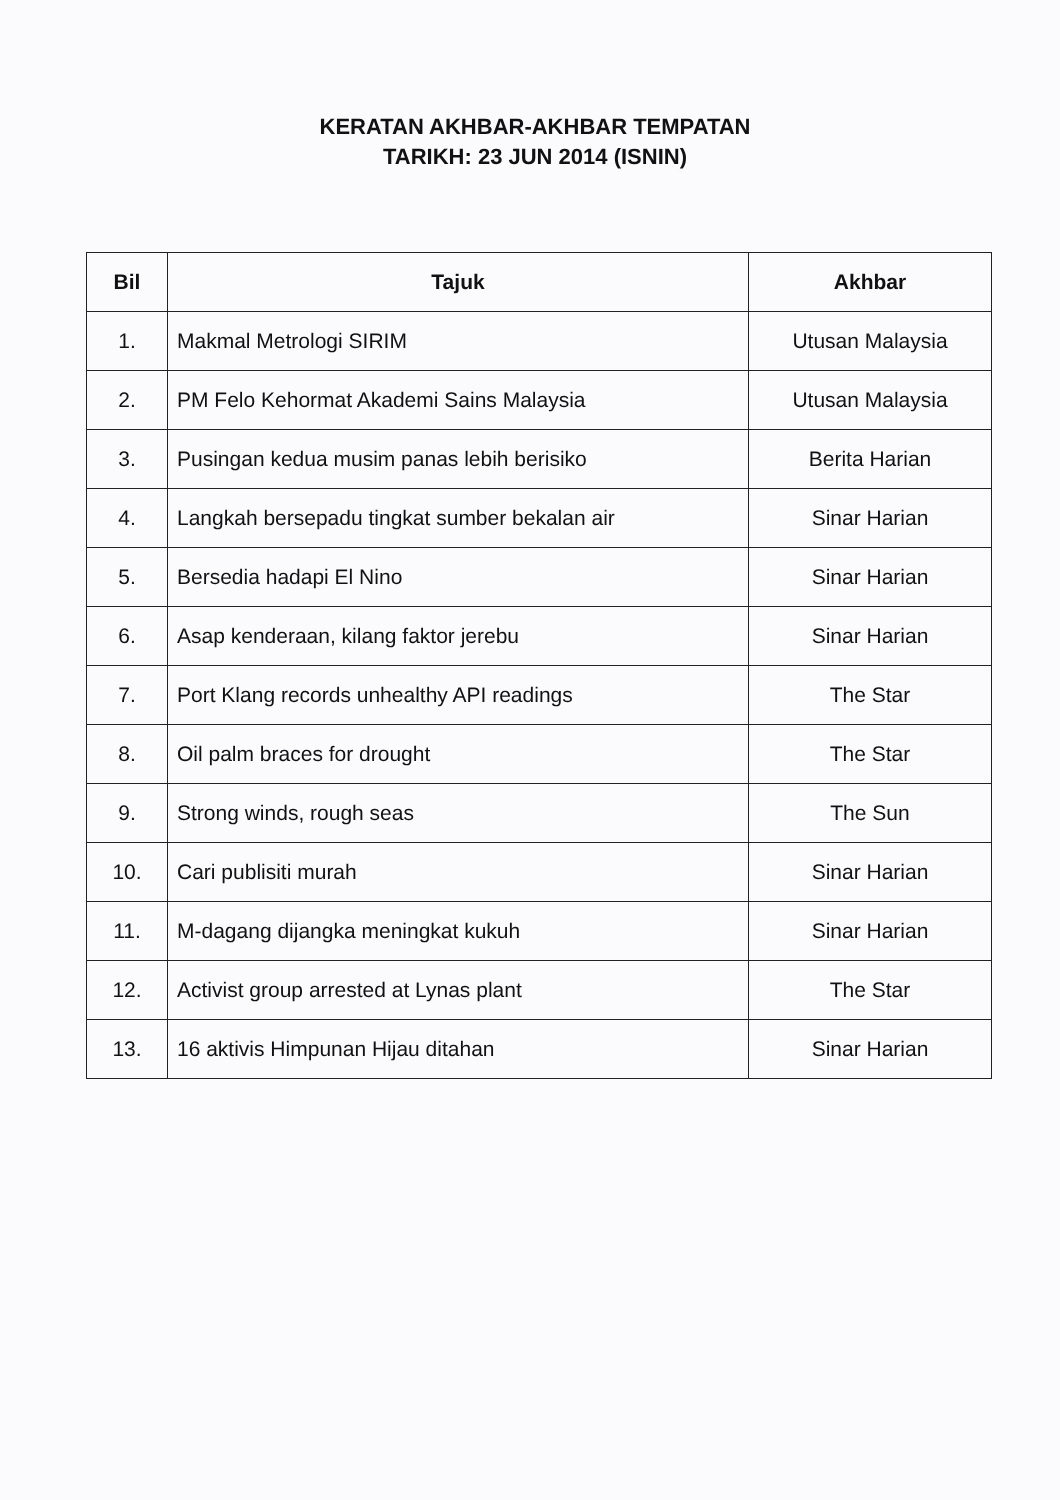KERATAN AKHBAR-AKHBAR TEMPATAN
TARIKH: 23 JUN 2014 (ISNIN)
| Bil | Tajuk | Akhbar |
| --- | --- | --- |
| 1. | Makmal Metrologi SIRIM | Utusan Malaysia |
| 2. | PM Felo Kehormat Akademi Sains Malaysia | Utusan Malaysia |
| 3. | Pusingan kedua musim panas lebih berisiko | Berita Harian |
| 4. | Langkah bersepadu tingkat sumber bekalan air | Sinar Harian |
| 5. | Bersedia hadapi El Nino | Sinar Harian |
| 6. | Asap kenderaan, kilang faktor jerebu | Sinar Harian |
| 7. | Port Klang records unhealthy API readings | The Star |
| 8. | Oil palm braces for drought | The Star |
| 9. | Strong winds, rough seas | The Sun |
| 10. | Cari publisiti murah | Sinar Harian |
| 11. | M-dagang dijangka meningkat kukuh | Sinar Harian |
| 12. | Activist group arrested at Lynas plant | The Star |
| 13. | 16 aktivis Himpunan Hijau ditahan | Sinar Harian |